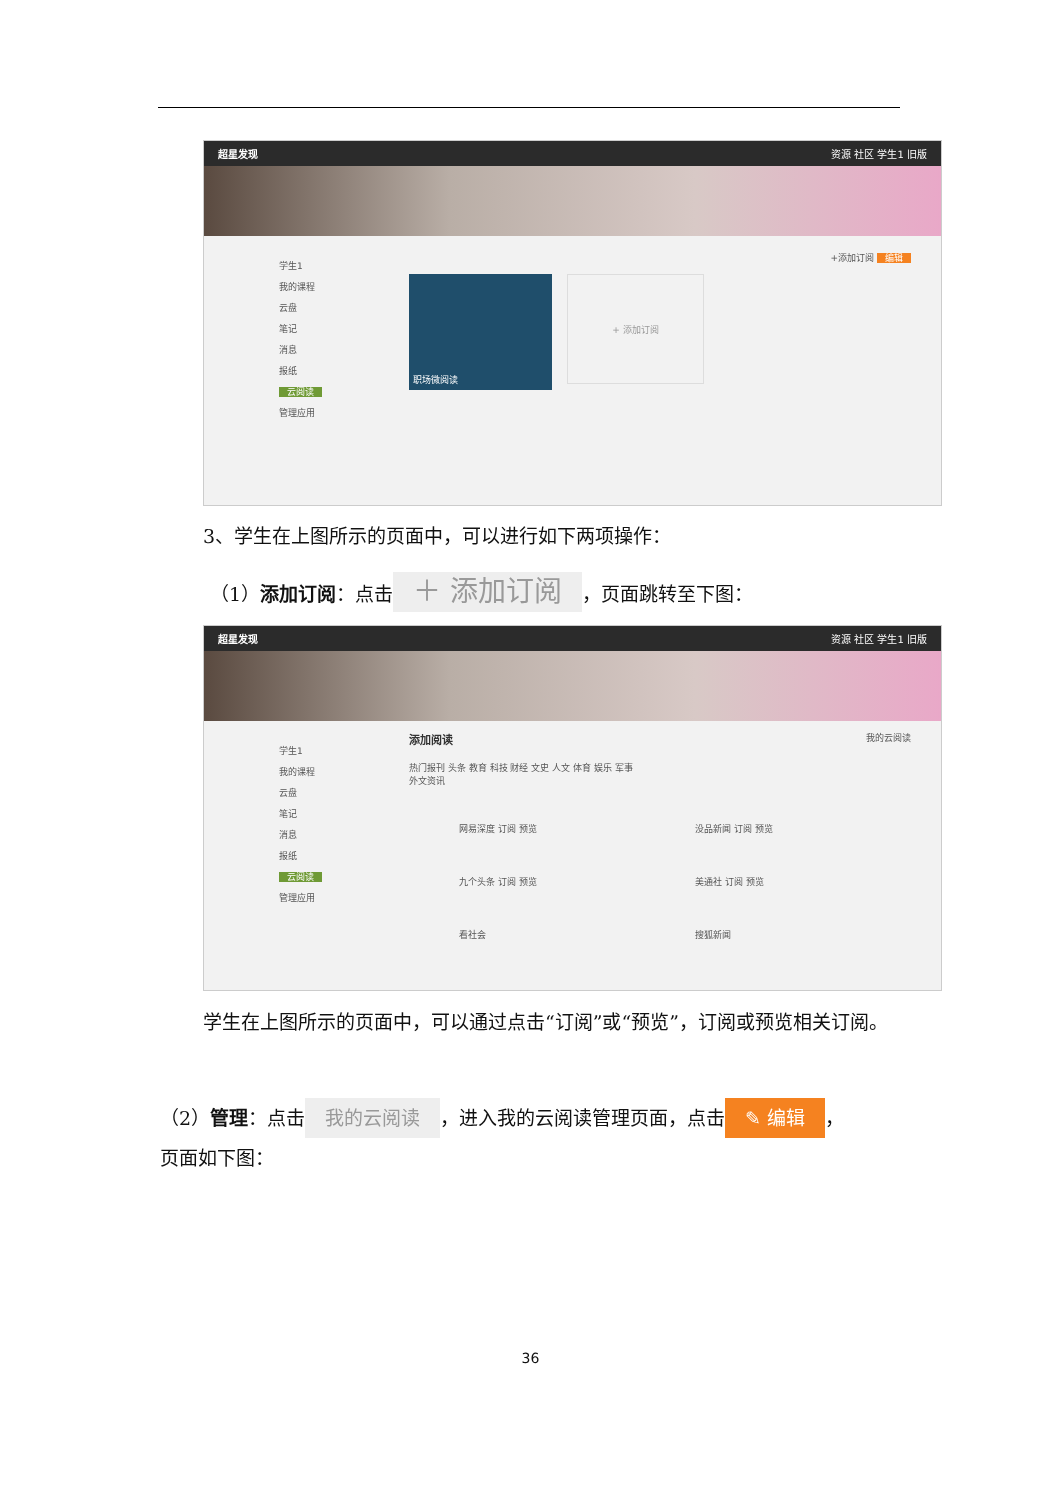超星发现 资源 社区 学生1 旧版
学生1
我的课程
云盘
笔记
消息
报纸
云阅读
管理应用
+添加订阅 编辑
职场微阅读
+ 添加订阅
3、学生在上图所示的页面中，可以进行如下两项操作：
（1）添加订阅：点击 ＋ 添加订阅 ，页面跳转至下图：
超星发现 资源 社区 学生1 旧版
学生1
我的课程
云盘
笔记
消息
报纸
云阅读
管理应用
添加阅读 我的云阅读
热门报刊 头条 教育 科技 财经 文史 人文 体育 娱乐 军事
外文资讯
网易深度 订阅 预览
没品新闻 订阅 预览
九个头条 订阅 预览
美通社 订阅 预览
看社会
搜狐新闻
学生在上图所示的页面中，可以通过点击“订阅”或“预览”，订阅或预览相关订阅。
（2）管理：点击 我的云阅读 ，进入我的云阅读管理页面，点击 ✎ 编辑 ，
页面如下图：
36